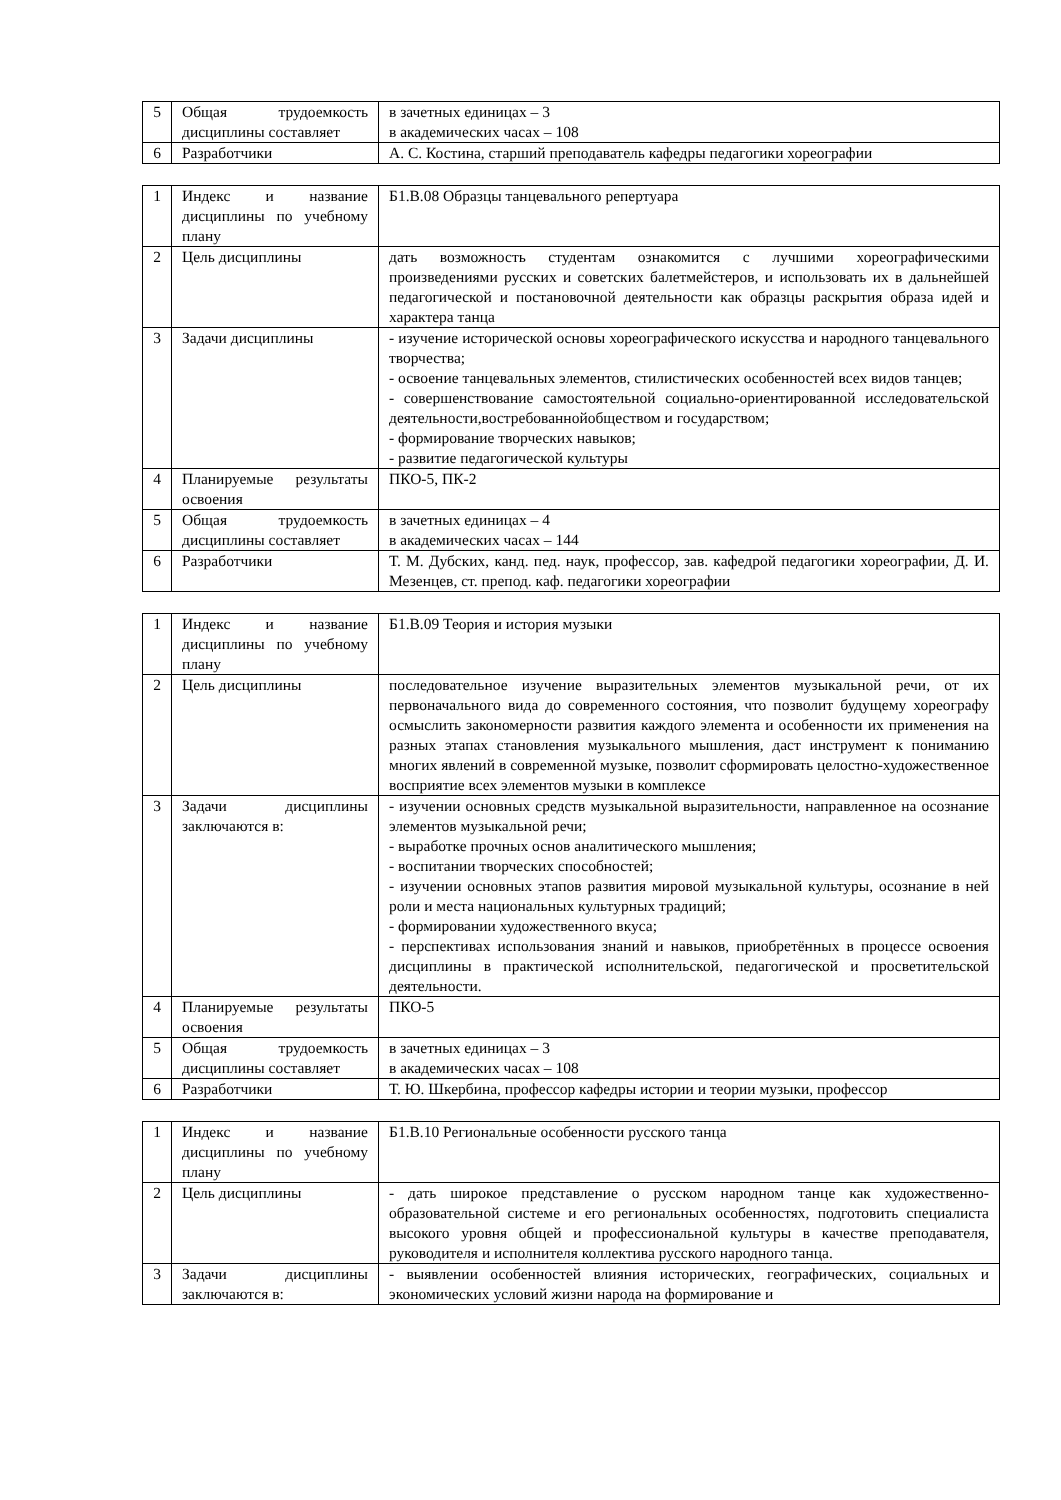| 5 | Общая трудоемкость дисциплины составляет | в зачетных единицах – 3 в академических часах – 108 |
| 6 | Разработчики | А. С. Костина, старший преподаватель кафедры педагогики хореографии |
| 1 | Индекс и название дисциплины по учебному плану | Б1.В.08 Образцы танцевального репертуара |
| 2 | Цель дисциплины | дать возможность студентам ознакомится с лучшими хореографическими произведениями русских и советских балетмейстеров, и использовать их в дальнейшей педагогической и постановочной деятельности как образцы раскрытия образа идей и характера танца |
| 3 | Задачи дисциплины | - изучение исторической основы хореографического искусства и народного танцевального творчества; - освоение танцевальных элементов, стилистических особенностей всех видов танцев; - совершенствование самостоятельной социально-ориентированной исследовательской деятельности,востребованнойобществом и государством; - формирование творческих навыков; - развитие педагогической культуры |
| 4 | Планируемые результаты освоения | ПКО-5, ПК-2 |
| 5 | Общая трудоемкость дисциплины составляет | в зачетных единицах – 4 в академических часах – 144 |
| 6 | Разработчики | Т. М. Дубских, канд. пед. наук, профессор, зав. кафедрой педагогики хореографии, Д. И. Мезенцев, ст. препод. каф. педагогики хореографии |
| 1 | Индекс и название дисциплины по учебному плану | Б1.В.09 Теория и история музыки |
| 2 | Цель дисциплины | последовательное изучение выразительных элементов музыкальной речи, от их первоначального вида до современного состояния, что позволит будущему хореографу осмыслить закономерности развития каждого элемента и особенности их применения на разных этапах становления музыкального мышления, даст инструмент к пониманию многих явлений в современной музыке, позволит сформировать целостно-художественное восприятие всех элементов музыки в комплексе |
| 3 | Задачи дисциплины заключаются в: | - изучении основных средств музыкальной выразительности, направленное на осознание элементов музыкальной речи; - выработке прочных основ аналитического мышления; - воспитании творческих способностей; - изучении основных этапов развития мировой музыкальной культуры, осознание в ней роли и места национальных культурных традиций; - формировании художественного вкуса; - перспективах использования знаний и навыков, приобретённых в процессе освоения дисциплины в практической исполнительской, педагогической и просветительской деятельности. |
| 4 | Планируемые результаты освоения | ПКО-5 |
| 5 | Общая трудоемкость дисциплины составляет | в зачетных единицах – 3 в академических часах – 108 |
| 6 | Разработчики | Т. Ю. Шкербина, профессор кафедры истории и теории музыки, профессор |
| 1 | Индекс и название дисциплины по учебному плану | Б1.В.10 Региональные особенности русского танца |
| 2 | Цель дисциплины | - дать широкое представление о русском народном танце как художественно-образовательной системе и его региональных особенностях, подготовить специалиста высокого уровня общей и профессиональной культуры в качестве преподавателя, руководителя и исполнителя коллектива русского народного танца. |
| 3 | Задачи дисциплины заключаются в: | - выявлении особенностей влияния исторических, географических, социальных и экономических условий жизни народа на формирование и |